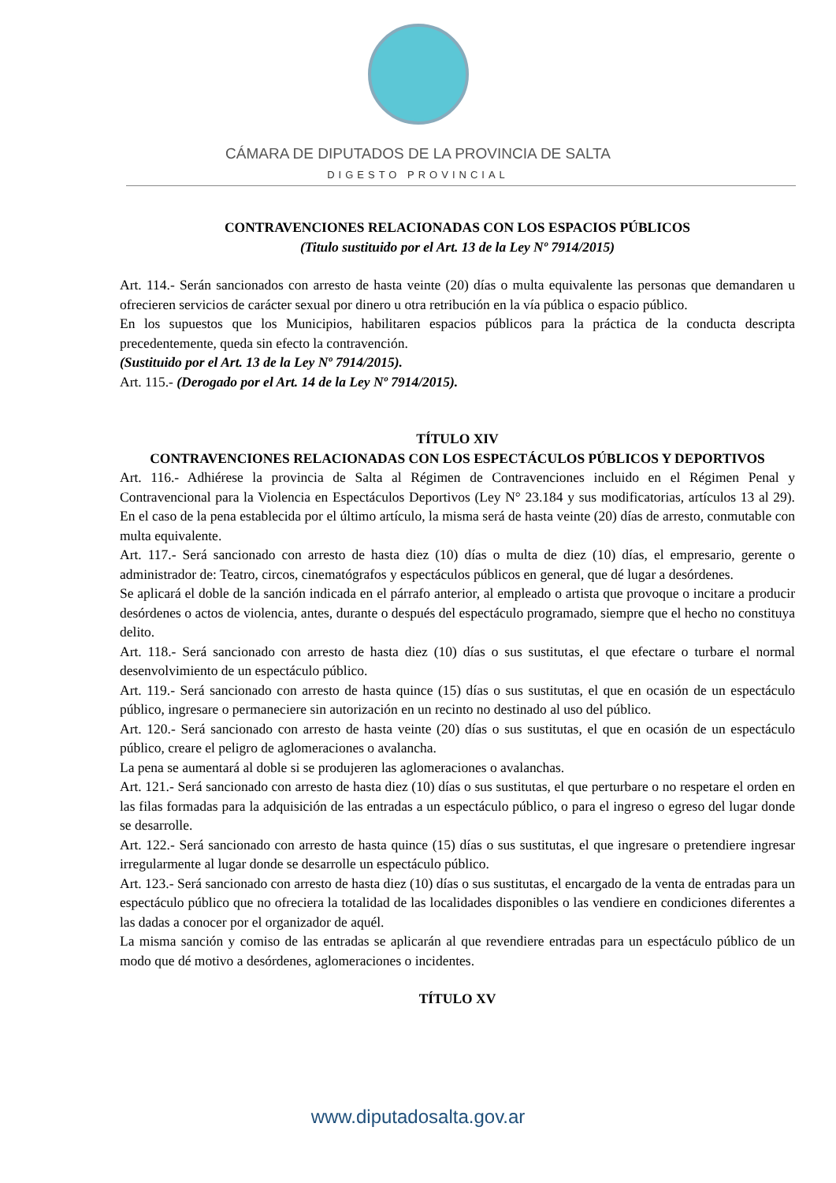CÁMARA DE DIPUTADOS DE LA PROVINCIA DE SALTA
DIGESTO PROVINCIAL
CONTRAVENCIONES RELACIONADAS CON LOS ESPACIOS PÚBLICOS
(Titulo sustituido por el Art. 13 de la Ley Nº 7914/2015)
Art. 114.- Serán sancionados con arresto de hasta veinte (20) días o multa equivalente las personas que demandaren u ofrecieren servicios de carácter sexual por dinero u otra retribución en la vía pública o espacio público.
En los supuestos que los Municipios, habilitaren espacios públicos para la práctica de la conducta descripta precedentemente, queda sin efecto la contravención.
(Sustituido por el Art. 13 de la Ley Nº 7914/2015).
Art. 115.- (Derogado por el Art. 14 de la Ley Nº 7914/2015).
TÍTULO XIV
CONTRAVENCIONES RELACIONADAS CON LOS ESPECTÁCULOS PÚBLICOS Y DEPORTIVOS
Art. 116.- Adhiérese la provincia de Salta al Régimen de Contravenciones incluido en el Régimen Penal y Contravencional para la Violencia en Espectáculos Deportivos (Ley N° 23.184 y sus modificatorias, artículos 13 al 29). En el caso de la pena establecida por el último artículo, la misma será de hasta veinte (20) días de arresto, conmutable con multa equivalente.
Art. 117.- Será sancionado con arresto de hasta diez (10) días o multa de diez (10) días, el empresario, gerente o administrador de: Teatro, circos, cinematógrafos y espectáculos públicos en general, que dé lugar a desórdenes.
Se aplicará el doble de la sanción indicada en el párrafo anterior, al empleado o artista que provoque o incitare a producir desórdenes o actos de violencia, antes, durante o después del espectáculo programado, siempre que el hecho no constituya delito.
Art. 118.- Será sancionado con arresto de hasta diez (10) días o sus sustitutas, el que efectare o turbare el normal desenvolvimiento de un espectáculo público.
Art. 119.- Será sancionado con arresto de hasta quince (15) días o sus sustitutas, el que en ocasión de un espectáculo público, ingresare o permaneciere sin autorización en un recinto no destinado al uso del público.
Art. 120.- Será sancionado con arresto de hasta veinte (20) días o sus sustitutas, el que en ocasión de un espectáculo público, creare el peligro de aglomeraciones o avalancha.
La pena se aumentará al doble si se produjeren las aglomeraciones o avalanchas.
Art. 121.- Será sancionado con arresto de hasta diez (10) días o sus sustitutas, el que perturbare o no respetare el orden en las filas formadas para la adquisición de las entradas a un espectáculo público, o para el ingreso o egreso del lugar donde se desarrolle.
Art. 122.- Será sancionado con arresto de hasta quince (15) días o sus sustitutas, el que ingresare o pretendiere ingresar irregularmente al lugar donde se desarrolle un espectáculo público.
Art. 123.- Será sancionado con arresto de hasta diez (10) días o sus sustitutas, el encargado de la venta de entradas para un espectáculo público que no ofreciera la totalidad de las localidades disponibles o las vendiere en condiciones diferentes a las dadas a conocer por el organizador de aquél.
La misma sanción y comiso de las entradas se aplicarán al que revendiere entradas para un espectáculo público de un modo que dé motivo a desórdenes, aglomeraciones o incidentes.
TÍTULO XV
www.diputadosalta.gov.ar